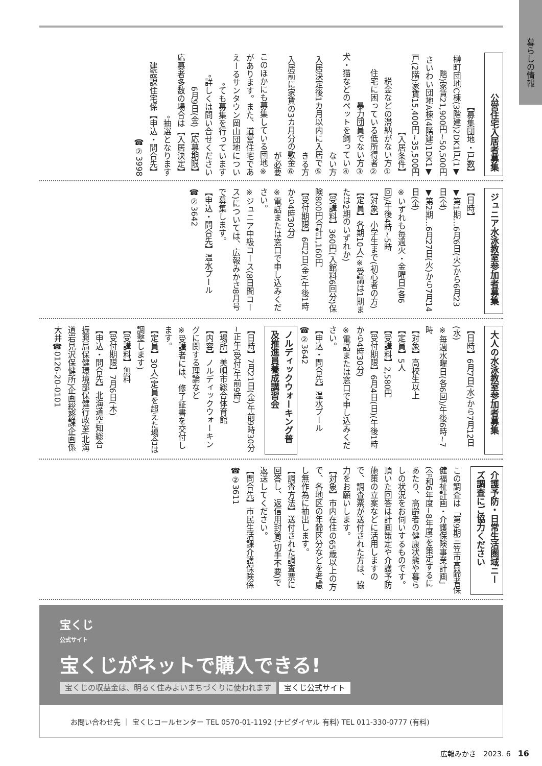暮らしの情報
公営住宅入居者募集
【募集団地・戸数】
▼榊町団地C棟(3階建)2DK1戸(1階)家賃21,900円~50,500円
▼さいわい団地A棟(4階建)1DK1戸(2階)家賃15,400円~35,500円
【入居条件】
①税金などの滞納がない方
②住宅に困っている低所得者
③暴力団員でない方
④犬・猫などのペットを飼っていない方
⑤入居決定後1カ月以内に入居できる方
⑥入居前に家賃の3カ月分の敷金が必要
※このほかにも募集している団地があります。また、道営住宅であえーるサンタウン岡山団地についても募集を行っています。
詳しくは問い合せください。
【応募期限】6月9日(金)
【入居決定】応募者多数の場合は抽選となります。
【申込・問合先】建設課住宅係☎②3998
ジュニア水泳教室参加者募集
【日時】
▼第1期…6月6日(火)から6月23日(金)
▼第2期…6月27日(火)から7月14日(金)
※いずれも毎週火・金曜日(各6回)/午後4時~5時
【対象】小学生まで(初心者の方)
【定員】各期10人(※受講は1期または2期のいずれか)
【受講料】360円(入館料6回分)保険800円合計1,160円
【受付期限】6月2日(金)(午後1時から4時30分)
※電話または窓口で申し込みください。
※ジュニア中級コース(8日間コース)については、広報みかさ8月号で募集します。
【申込・問合先】温水プール☎②3642
大人の水泳教室参加者募集
【日時】6月7日(水)から7月12日(水)
※毎週水曜日(各6回)/午後6時~7時
【対象】高校生以上
【定員】5人
【受講料】2,580円
【受付期限】6月4日(日)(午後1時から4時30分)
※電話または窓口で申し込みください。
【申込・問合先】温水プール☎②3642
ノルディックウォーキング普及推進員養成講習会
【日時】7月21日(金)午前9時30分~正午(受付/午前9時)
【場所】美唄市総合体育館
【内容】ノルディックウォーキングに関する理論など
※受講者には、修了証書を交付します。
【定員】30人(定員を超えた場合は調整します)
【受講料】無料
【受付期限】7月6日(木)
【申込・問合先】北海道空知総合振興局保健環境部保健行政室(北海道岩見沢保健所)企画総務課企画係 大井☎0126-20-0101
介護予防・日常生活圏域ニーズ調査にご協力ください
この調査は「第9期三笠市高齢者保健福祉計画・介護保険事業計画」(令和6年度~8年度)を策定するにあたり、高齢者の健康状態や暮らしの状況をお伺いするものです。
頂いた回答は計画策定や介護予防施策の立案などに活用しますので、調査票が送付された方は、協力をお願いします。
【対象】市内在住の65歳以上の方で、各地区の年齢区分などを考慮し無作為に抽出します。
【調査方法】送付された調査票に回答し、返信用封筒(切手不要)で返送してください。
【問合先】市民生活課介護保険係☎②3611
宝くじ
公式サイト
宝くじがネットで購入できる!
宝くじの収益金は、明るく住みよいまちづくりに使われます 宝くじ公式サイト
お問い合わせ先 ｜ 宝くじコールセンター TEL 0570-01-1192 (ナビダイヤル 有料) TEL 011-330-0777 (有料)
広報みかさ　2023. 6　16